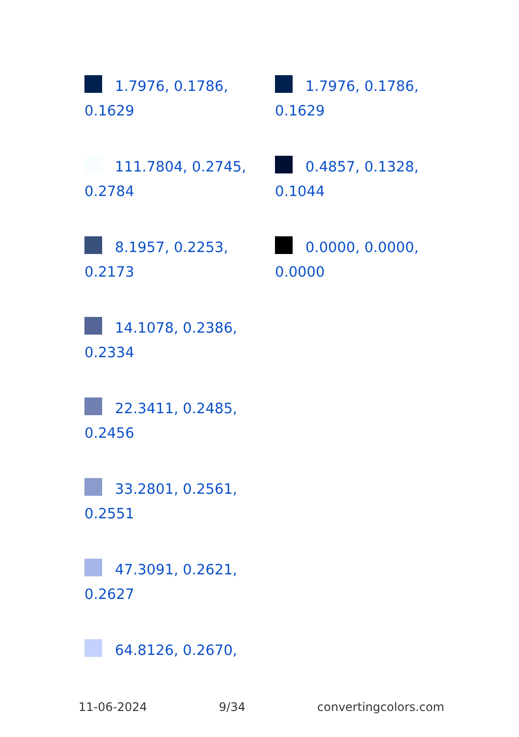1.7976, 0.1786, 0.1629
111.7804, 0.2745, 0.2784
8.1957, 0.2253, 0.2173
14.1078, 0.2386, 0.2334
22.3411, 0.2485, 0.2456
33.2801, 0.2561, 0.2551
47.3091, 0.2621, 0.2627
64.8126, 0.2670,
1.7976, 0.1786, 0.1629
0.4857, 0.1328, 0.1044
0.0000, 0.0000, 0.0000
11-06-2024 9/34 convertingcolors.com